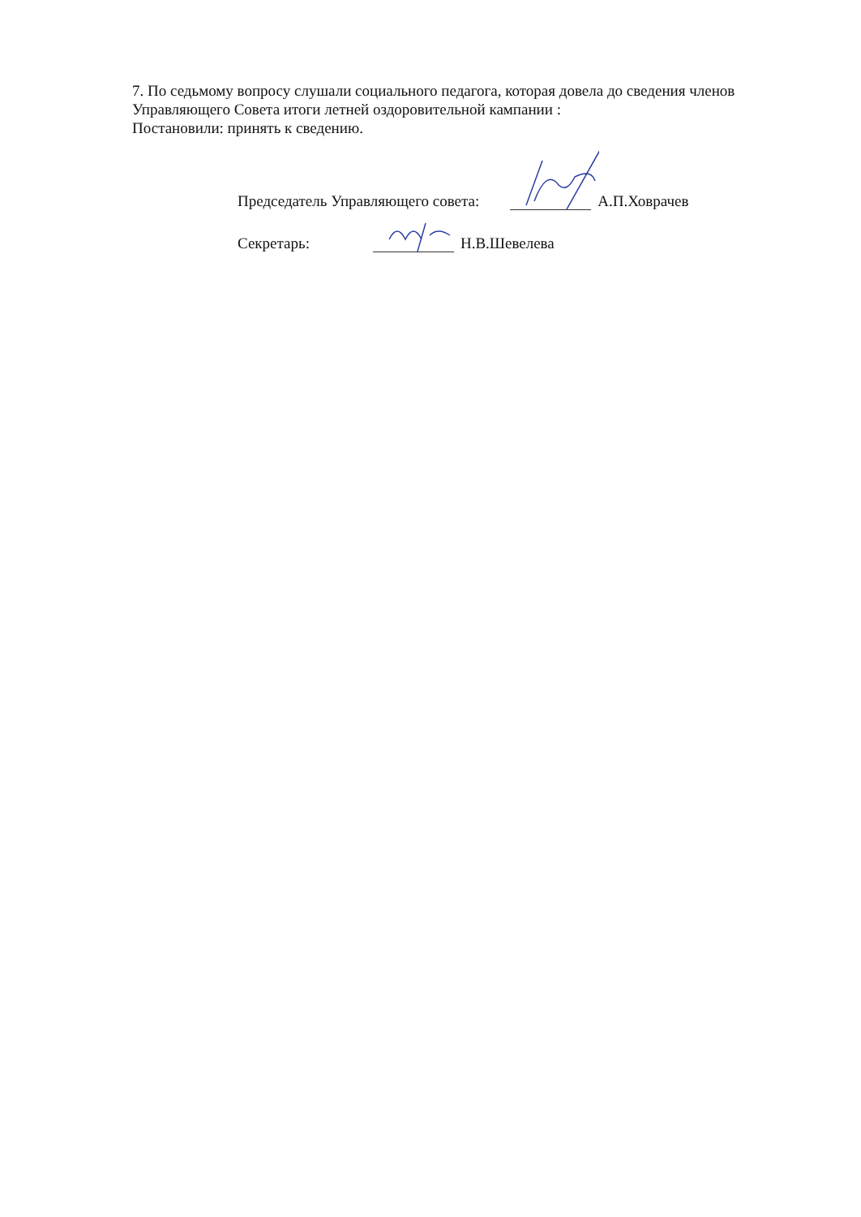7. По седьмому вопросу слушали социального педагога, которая довела до сведения членов Управляющего Совета итоги летней оздоровительной кампании :
Постановили: принять к сведению.
Председатель Управляющего совета: А.П.Ховрачев
Секретарь: Н.В.Шевелева